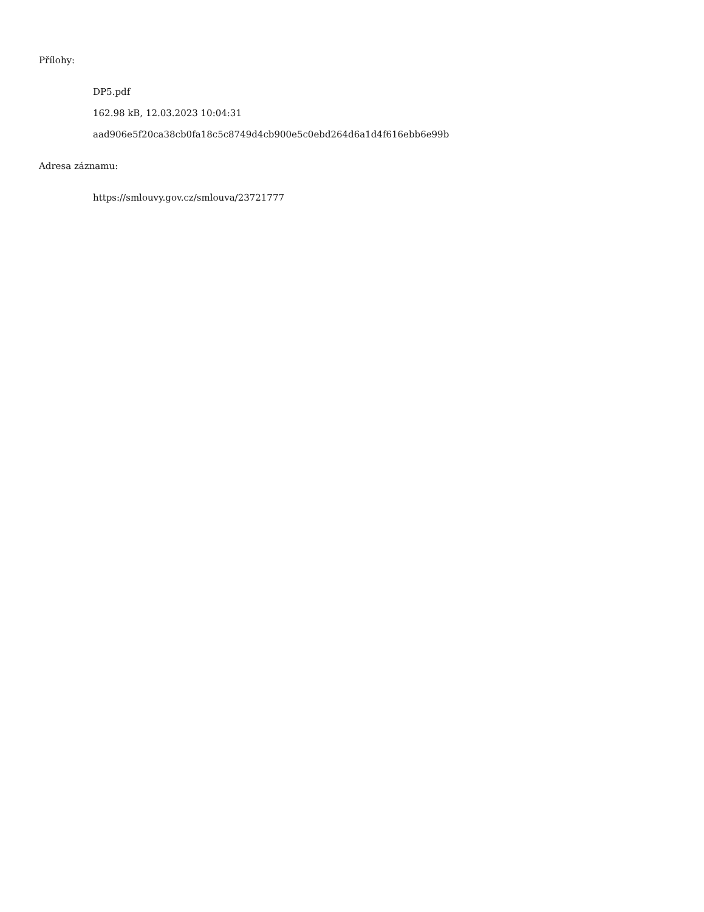Přílohy:
DP5.pdf
162.98 kB, 12.03.2023 10:04:31
aad906e5f20ca38cb0fa18c5c8749d4cb900e5c0ebd264d6a1d4f616ebb6e99b
Adresa záznamu:
https://smlouvy.gov.cz/smlouva/23721777